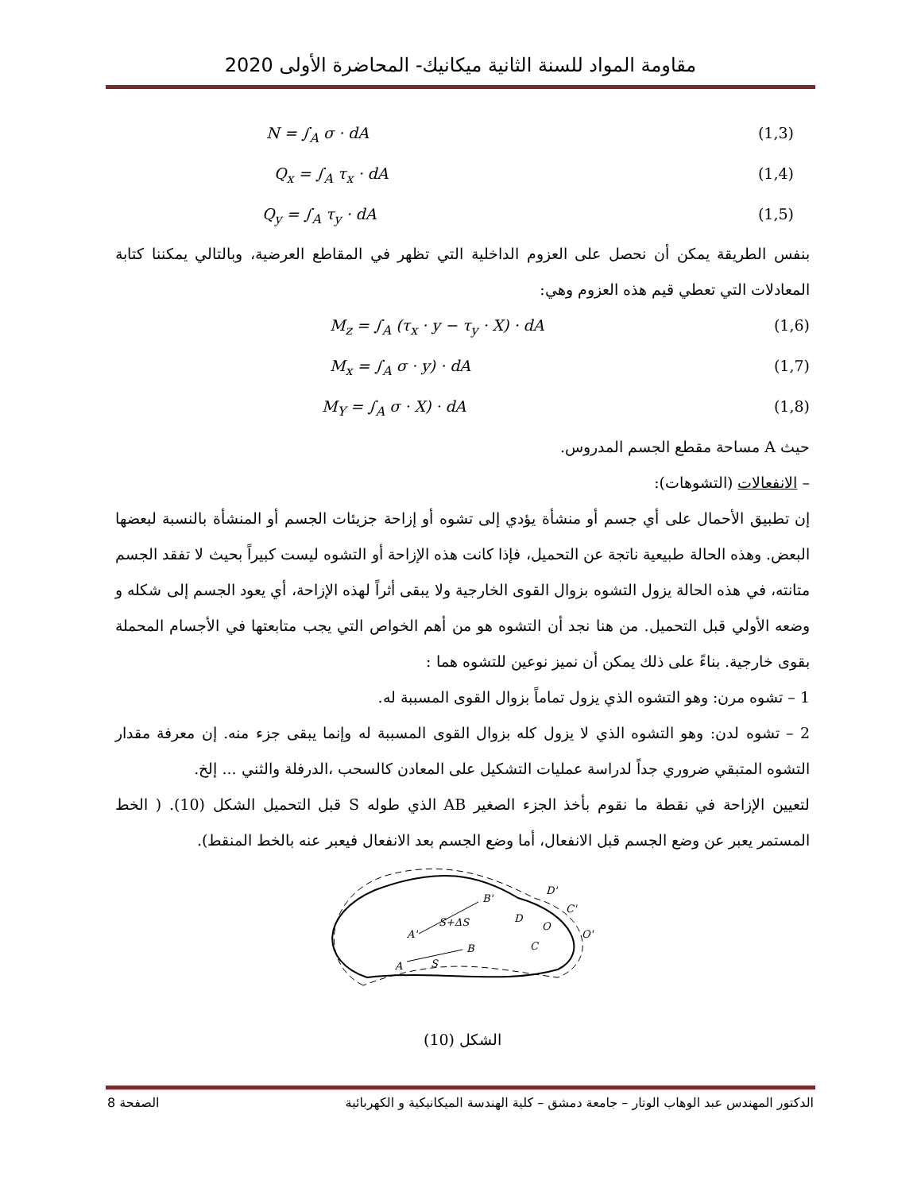مقاومة المواد للسنة الثانية ميكانيك- المحاضرة الأولى 2020
N = ∫<sub>A</sub> σ · dA (1,3)
Q<sub>x</sub> = ∫<sub>A</sub> τ<sub>x</sub> · dA (1,4)
Q<sub>y</sub> = ∫<sub>A</sub> τ<sub>y</sub> · dA (1,5)
بنفس الطريقة يمكن أن نحصل على العزوم الداخلية التي تظهر في المقاطع العرضية، وبالتالي يمكننا كتابة المعادلات التي تعطي قيم هذه العزوم وهي:
M<sub>z</sub> = ∫<sub>A</sub> (τ<sub>x</sub> · y − τ<sub>y</sub> · X) · dA (1,6)
M<sub>x</sub> = ∫<sub>A</sub> σ · y) · dA (1,7)
M<sub>Y</sub> = ∫<sub>A</sub> σ · X) · dA (1,8)
حيث A مساحة مقطع الجسم المدروس.
– الانفعالات (التشوهات):
إن تطبيق الأحمال على أي جسم أو منشأة يؤدي إلى تشوه أو إزاحة جزيئات الجسم أو المنشأة بالنسبة لبعضها البعض. وهذه الحالة طبيعية ناتجة عن التحميل، فإذا كانت هذه الإزاحة أو التشوه ليست كبيراً بحيث لا تفقد الجسم متانته، في هذه الحالة يزول التشوه بزوال القوى الخارجية ولا يبقى أثراً لهذه الإزاحة، أي يعود الجسم إلى شكله و وضعه الأولي قبل التحميل. من هنا نجد أن التشوه هو من أهم الخواص التي يجب متابعتها في الأجسام المحملة بقوى خارجية. بناءً على ذلك يمكن أن نميز نوعين للتشوه هما :
1 – تشوه مرن: وهو التشوه الذي يزول تماماً بزوال القوى المسببة له.
2 – تشوه لدن: وهو التشوه الذي لا يزول كله بزوال القوى المسببة له وإنما يبقى جزء منه. إن معرفة مقدار التشوه المتبقي ضروري جداً لدراسة عمليات التشكيل على المعادن كالسحب ،الدرفلة والثني ... إلخ.
لتعيين الإزاحة في نقطة ما نقوم بأخذ الجزء الصغير AB الذي طوله S قبل التحميل الشكل (10). ( الخط المستمر يعبر عن وضع الجسم قبل الانفعال، أما وضع الجسم بعد الانفعال فيعبر عنه بالخط المنقط).
A
S
B
A'
S+ΔS
B'
D
C
O
C'
O'
D'
الشكل (10)
الدكتور المهندس عبد الوهاب الوتار – جامعة دمشق – كلية الهندسة الميكانيكية و الكهربائية الصفحة 8